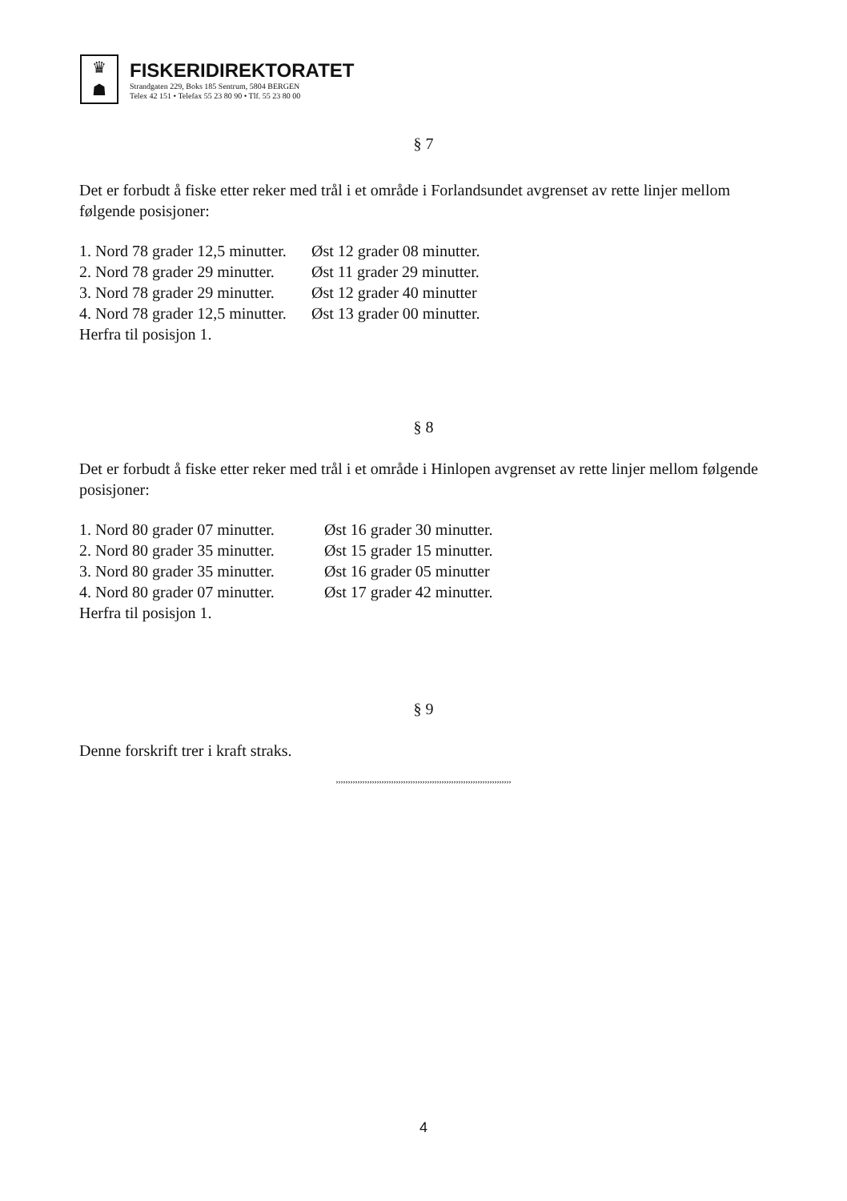♛
☗
FISKERIDIREKTORATET
Strandgaten 229, Boks 185 Sentrum, 5804 BERGEN
Telex 42 151 • Telefax 55 23 80 90 • Tlf. 55 23 80 00
§ 7
Det er forbudt å fiske etter reker med trål i et område i Forlandsundet avgrenset av rette linjer mellom følgende posisjoner:
| 1. Nord 78 grader 12,5 minutter. | Øst 12 grader 08 minutter. |
| 2. Nord 78 grader 29 minutter. | Øst 11 grader 29 minutter. |
| 3. Nord 78 grader 29 minutter. | Øst 12 grader 40 minutter |
| 4. Nord 78 grader 12,5 minutter. | Øst 13 grader 00 minutter. |
Herfra til posisjon 1.
§ 8
Det er forbudt å fiske etter reker med trål i et område i Hinlopen avgrenset av rette linjer mellom følgende posisjoner:
| 1. Nord 80 grader 07 minutter. | Øst 16 grader 30 minutter. |
| 2. Nord 80 grader 35 minutter. | Øst 15 grader 15 minutter. |
| 3. Nord 80 grader 35 minutter. | Øst 16 grader 05 minutter |
| 4. Nord 80 grader 07 minutter. | Øst 17 grader 42 minutter. |
Herfra til posisjon 1.
§ 9
Denne forskrift trer i kraft straks.
,,,,,,,,,,,,,,,,,,,,,,,,,,,,,,,,,,,,,,,,,,,,,,,,,,,,,,,,,,,,,,,,,,,,,,,,,
4